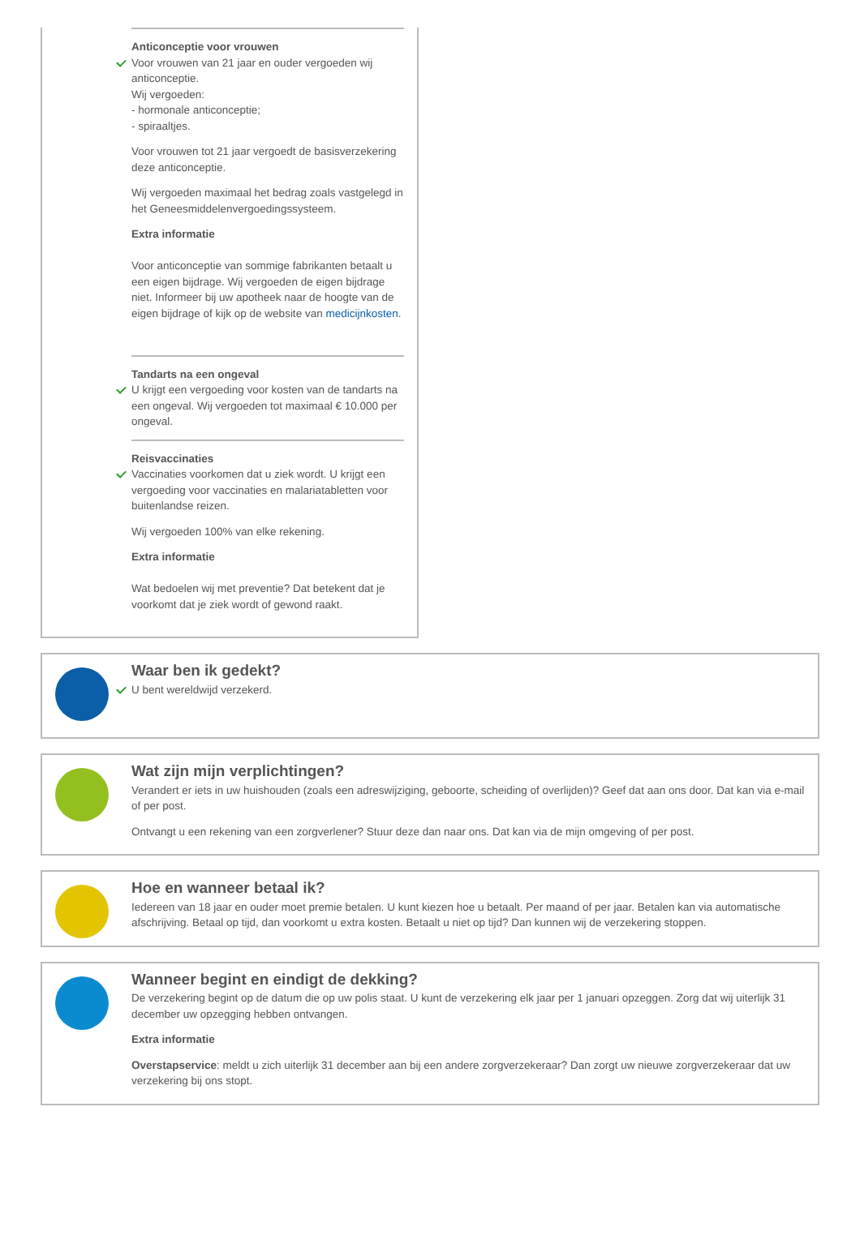Anticonceptie voor vrouwen
Voor vrouwen van 21 jaar en ouder vergoeden wij anticonceptie.
Wij vergoeden:
- hormonale anticonceptie;
- spiraaltjes.
Voor vrouwen tot 21 jaar vergoedt de basisverzekering deze anticonceptie.
Wij vergoeden maximaal het bedrag zoals vastgelegd in het Geneesmiddelenvergoedingssysteem.
Extra informatie
Voor anticonceptie van sommige fabrikanten betaalt u een eigen bijdrage. Wij vergoeden de eigen bijdrage niet. Informeer bij uw apotheek naar de hoogte van de eigen bijdrage of kijk op de website van medicijnkosten.
Tandarts na een ongeval
U krijgt een vergoeding voor kosten van de tandarts na een ongeval. Wij vergoeden tot maximaal € 10.000 per ongeval.
Reisvaccinaties
Vaccinaties voorkomen dat u ziek wordt. U krijgt een vergoeding voor vaccinaties en malariatabletten voor buitenlandse reizen.
Wij vergoeden 100% van elke rekening.
Extra informatie
Wat bedoelen wij met preventie? Dat betekent dat je voorkomt dat je ziek wordt of gewond raakt.
Waar ben ik gedekt?
U bent wereldwijd verzekerd.
Wat zijn mijn verplichtingen?
Verandert er iets in uw huishouden (zoals een adreswijziging, geboorte, scheiding of overlijden)? Geef dat aan ons door. Dat kan via e-mail of per post.
Ontvangt u een rekening van een zorgverlener? Stuur deze dan naar ons. Dat kan via de mijn omgeving of per post.
Hoe en wanneer betaal ik?
Iedereen van 18 jaar en ouder moet premie betalen. U kunt kiezen hoe u betaalt. Per maand of per jaar. Betalen kan via automatische afschrijving. Betaal op tijd, dan voorkomt u extra kosten. Betaalt u niet op tijd? Dan kunnen wij de verzekering stoppen.
Wanneer begint en eindigt de dekking?
De verzekering begint op de datum die op uw polis staat. U kunt de verzekering elk jaar per 1 januari opzeggen. Zorg dat wij uiterlijk 31 december uw opzegging hebben ontvangen.
Extra informatie
Overstapservice: meldt u zich uiterlijk 31 december aan bij een andere zorgverzekeraar? Dan zorgt uw nieuwe zorgverzekeraar dat uw verzekering bij ons stopt.